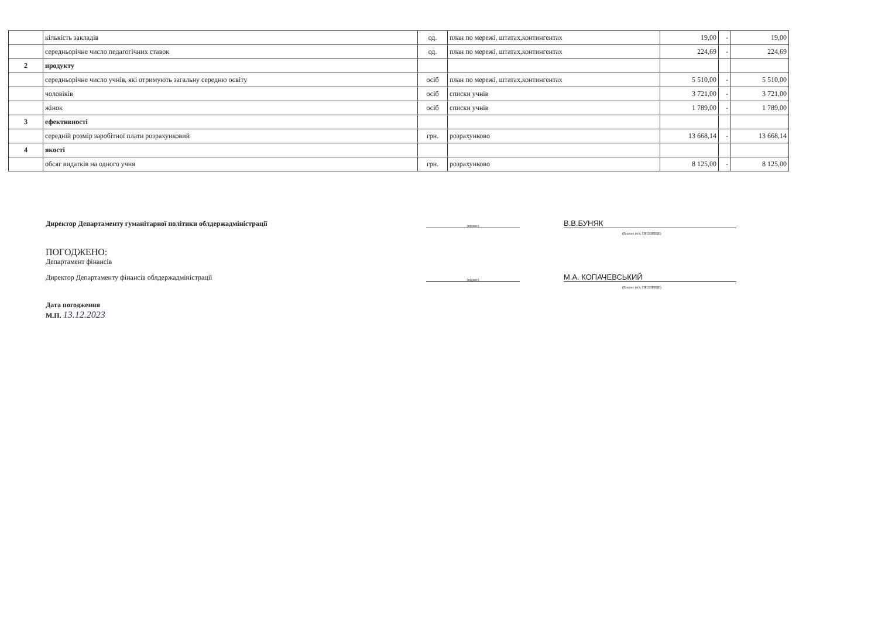| | кількість закладів | од. | план по мережі, штатах,контингентах | 19,00 | - | 19,00 |
| | середньорічне число педагогічних ставок | од. | план по мережі, штатах,контингентах | 224,69 | - | 224,69 |
| 2 | продукту | | | | | |
| | середньорічне число учнів, які отримують загальну середню освіту | осіб | план по мережі, штатах,контингентах | 5 510,00 | - | 5 510,00 |
| | чоловіків | осіб | списки учнів | 3 721,00 | - | 3 721,00 |
| | жінок | осіб | списки учнів | 1 789,00 | - | 1 789,00 |
| 3 | ефективності | | | | | |
| | середній розмір заробітної плати розрахунковий | грн. | розрахунково | 13 668,14 | - | 13 668,14 |
| 4 | якості | | | | | |
| | обсяг видатків на одного учня | грн. | розрахунково | 8 125,00 | - | 8 125,00 |
Директор Департаменту гуманітарної політики облдержадміністрації
(підпис)
В.В.БУНЯК
(Власне ім'я, ПРІЗВИЩЕ)
ПОГОДЖЕНО:
Департамент фінансів
Директор Департаменту фінансів облдержадміністрації
(підпис)
М.А. КОПАЧЕВСЬКИЙ
(Власне ім'я, ПРІЗВИЩЕ)
Дата погодження
М.П. 13.12.2023